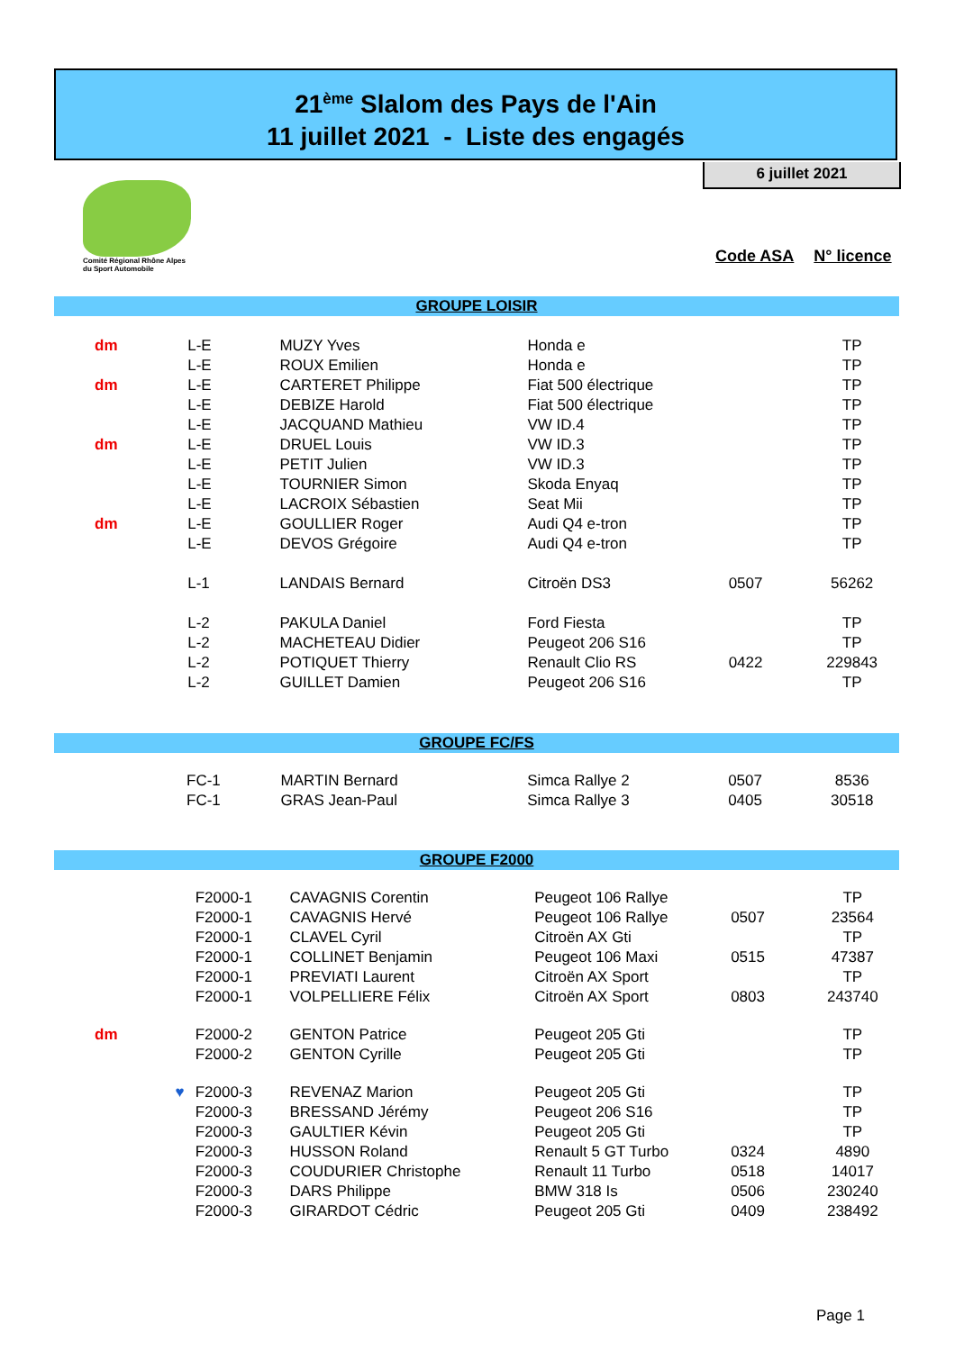21<sup>ème</sup> Slalom des Pays de l'Ain
11 juillet 2021 - Liste des engagés
6 juillet 2021
Comité Régional Rhône Alpes
du Sport Automobile
Code ASA N° licence
| GROUPE LOISIR | | | | | |
| dm | L-E | MUZY Yves | Honda e | | TP |
| | L-E | ROUX Emilien | Honda e | | TP |
| dm | L-E | CARTERET Philippe | Fiat 500 électrique | | TP |
| | L-E | DEBIZE Harold | Fiat 500 électrique | | TP |
| | L-E | JACQUAND Mathieu | VW ID.4 | | TP |
| dm | L-E | DRUEL Louis | VW ID.3 | | TP |
| | L-E | PETIT Julien | VW ID.3 | | TP |
| | L-E | TOURNIER Simon | Skoda Enyaq | | TP |
| | L-E | LACROIX Sébastien | Seat Mii | | TP |
| dm | L-E | GOULLIER Roger | Audi Q4 e-tron | | TP |
| | L-E | DEVOS Grégoire | Audi Q4 e-tron | | TP |
| | L-1 | LANDAIS Bernard | Citroën DS3 | 0507 | 56262 |
| | L-2 | PAKULA Daniel | Ford Fiesta | | TP |
| | L-2 | MACHETEAU Didier | Peugeot 206 S16 | | TP |
| | L-2 | POTIQUET Thierry | Renault Clio RS | 0422 | 229843 |
| | L-2 | GUILLET Damien | Peugeot 206 S16 | | TP |
| GROUPE FC/FS | | | | | |
| | FC-1 | MARTIN Bernard | Simca Rallye 2 | 0507 | 8536 |
| | FC-1 | GRAS Jean-Paul | Simca Rallye 3 | 0405 | 30518 |
| GROUPE F2000 | | | | | |
| | F2000-1 | CAVAGNIS Corentin | Peugeot 106 Rallye | | TP |
| | F2000-1 | CAVAGNIS Hervé | Peugeot 106 Rallye | 0507 | 23564 |
| | F2000-1 | CLAVEL Cyril | Citroën AX Gti | | TP |
| | F2000-1 | COLLINET Benjamin | Peugeot 106 Maxi | 0515 | 47387 |
| | F2000-1 | PREVIATI Laurent | Citroën AX Sport | | TP |
| | F2000-1 | VOLPELLIERE Félix | Citroën AX Sport | 0803 | 243740 |
| dm | F2000-2 | GENTON Patrice | Peugeot 205 Gti | | TP |
| | F2000-2 | GENTON Cyrille | Peugeot 205 Gti | | TP |
| ♥ | F2000-3 | REVENAZ Marion | Peugeot 205 Gti | | TP |
| | F2000-3 | BRESSAND Jérémy | Peugeot 206 S16 | | TP |
| | F2000-3 | GAULTIER Kévin | Peugeot 205 Gti | | TP |
| | F2000-3 | HUSSON Roland | Renault 5 GT Turbo | 0324 | 4890 |
| | F2000-3 | COUDURIER Christophe | Renault 11 Turbo | 0518 | 14017 |
| | F2000-3 | DARS Philippe | BMW 318 Is | 0506 | 230240 |
| | F2000-3 | GIRARDOT Cédric | Peugeot 205 Gti | 0409 | 238492 |
Page 1